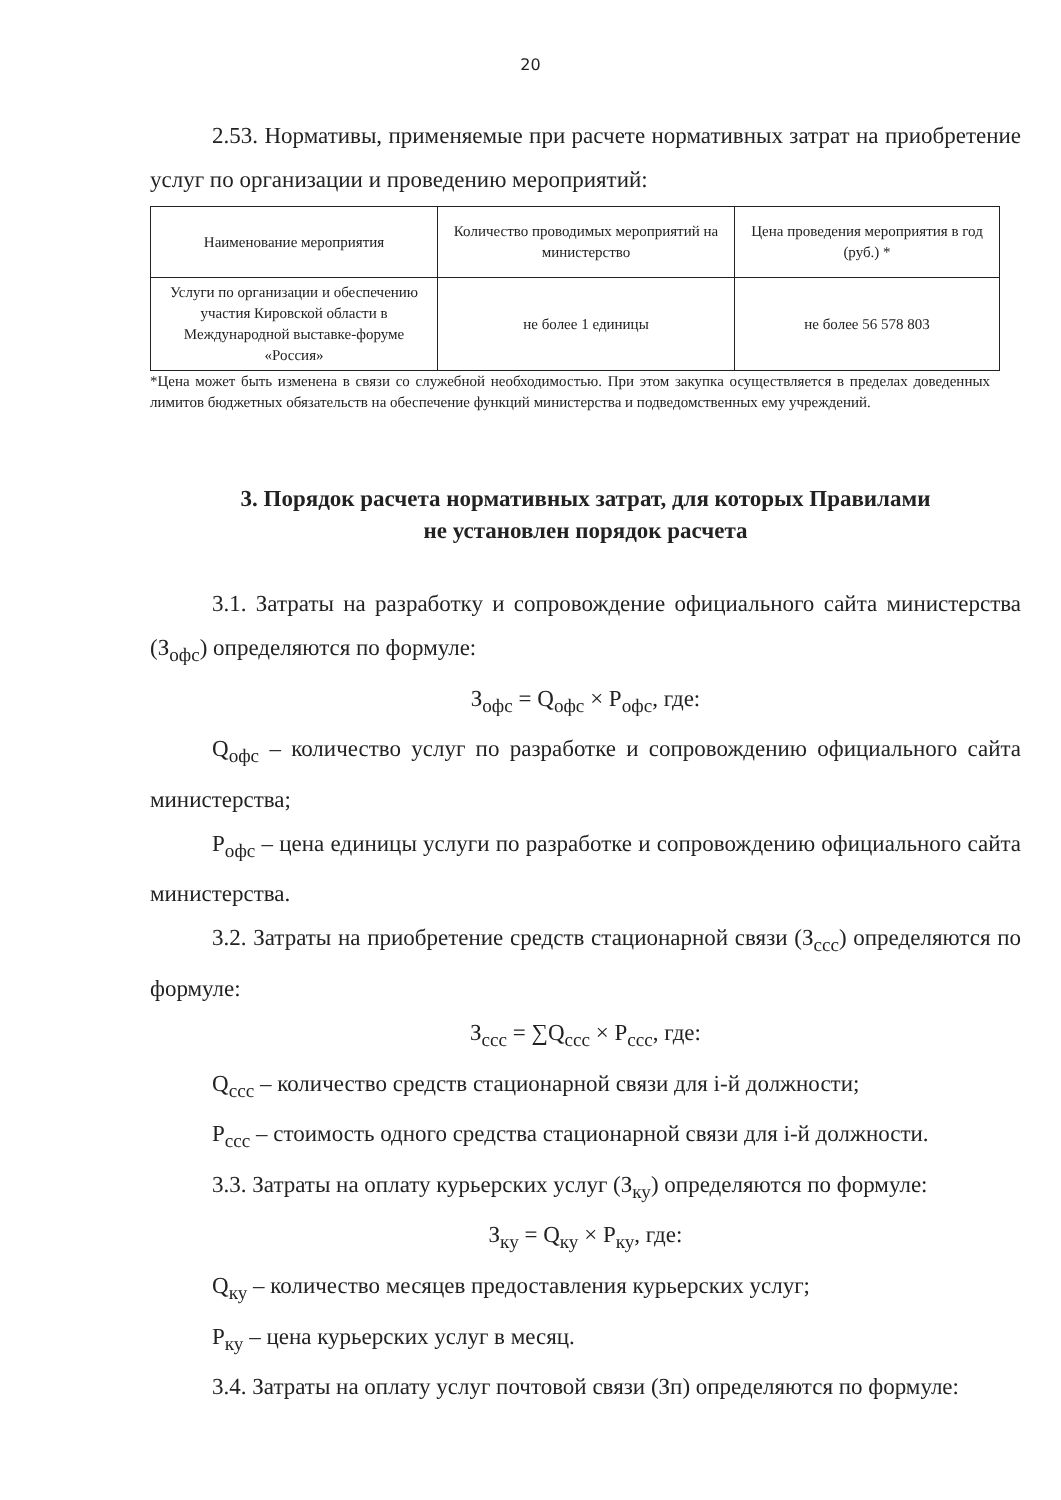20
2.53. Нормативы, применяемые при расчете нормативных затрат на приобретение услуг по организации и проведению мероприятий:
| Наименование мероприятия | Количество проводимых мероприятий на министерство | Цена проведения мероприятия в год (руб.) * |
| Услуги по организации и обеспечению участия Кировской области в Международной выставке-форуме «Россия» | не более 1 единицы | не более 56 578 803 |
*Цена может быть изменена в связи со служебной необходимостью. При этом закупка осуществляется в пределах доведенных лимитов бюджетных обязательств на обеспечение функций министерства и подведомственных ему учреждений.
3. Порядок расчета нормативных затрат, для которых Правилами
не установлен порядок расчета
3.1. Затраты на разработку и сопровождение официального сайта министерства (З<sub>офс</sub>) определяются по формуле:
З<sub>офс</sub> = Q<sub>офс</sub> × P<sub>офс</sub>, где:
Q<sub>офс</sub> – количество услуг по разработке и сопровождению официального сайта министерства;
P<sub>офс</sub> – цена единицы услуги по разработке и сопровождению официального сайта министерства.
3.2. Затраты на приобретение средств стационарной связи (З<sub>ссс</sub>) определяются по формуле:
З<sub>ссс</sub> = ∑Q<sub>ссс</sub> × P<sub>ссс</sub>, где:
Q<sub>ссс</sub> – количество средств стационарной связи для i-й должности;
P<sub>ссс</sub> – стоимость одного средства стационарной связи для i-й должности.
3.3. Затраты на оплату курьерских услуг (З<sub>ку</sub>) определяются по формуле:
З<sub>ку</sub> = Q<sub>ку</sub> × P<sub>ку</sub>, где:
Q<sub>ку</sub> – количество месяцев предоставления курьерских услуг;
P<sub>ку</sub> – цена курьерских услуг в месяц.
3.4. Затраты на оплату услуг почтовой связи (Зп) определяются по формуле: